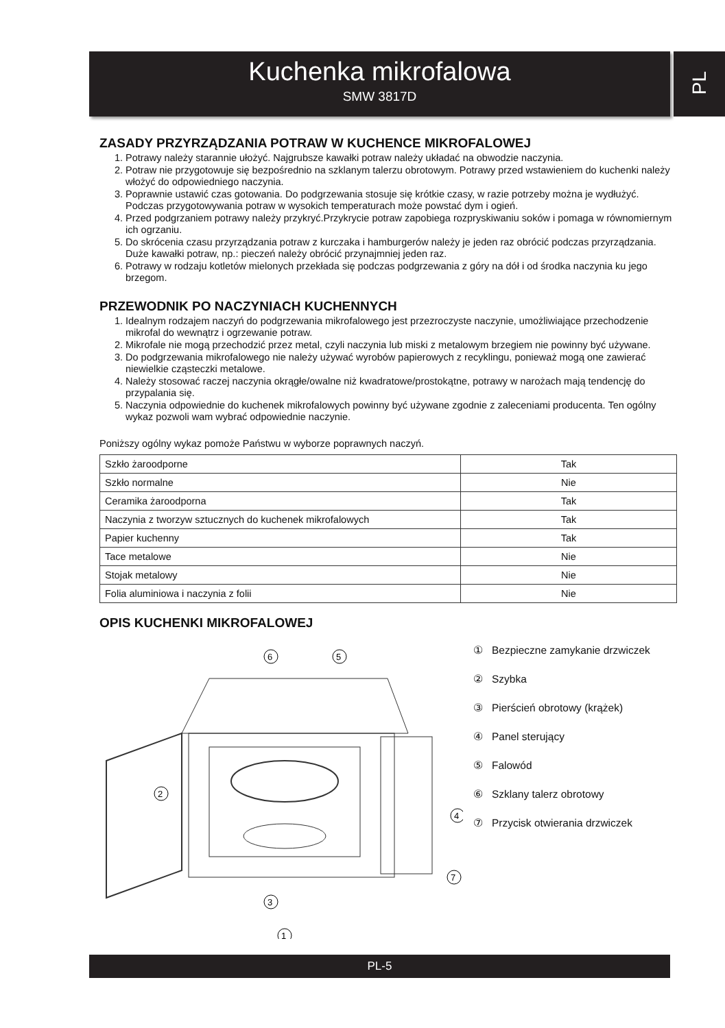Kuchenka mikrofalowa
SMW 3817D
PL
ZASADY PRZYRZĄDZANIA POTRAW W KUCHENCE MIKROFALOWEJ
1. Potrawy należy starannie ułożyć. Najgrubsze kawałki potraw należy układać na obwodzie naczynia.
2. Potraw nie przygotowuje się bezpośrednio na szklanym talerzu obrotowym. Potrawy przed wstawieniem do kuchenki należy włożyć do odpowiedniego naczynia.
3. Poprawnie ustawić czas gotowania. Do podgrzewania stosuje się krótkie czasy, w razie potrzeby można je wydłużyć. Podczas przygotowywania potraw w wysokich temperaturach może powstać dym i ogień.
4. Przed podgrzaniem potrawy należy przykryć.Przykrycie potraw zapobiega rozpryskiwaniu soków i pomaga w równomiernym ich ogrzaniu.
5. Do skrócenia czasu przyrządzania potraw z kurczaka i hamburgerów należy je jeden raz obrócić podczas przyrządzania. Duże kawałki potraw, np.: pieczeń należy obrócić przynajmniej jeden raz.
6. Potrawy w rodzaju kotletów mielonych przekłada się podczas podgrzewania z góry na dół i od środka naczynia ku jego brzegom.
PRZEWODNIK PO NACZYNIACH KUCHENNYCH
1. Idealnym rodzajem naczyń do podgrzewania mikrofalowego jest przezroczyste naczynie, umożliwiające przechodzenie mikrofal do wewnątrz i ogrzewanie potraw.
2. Mikrofale nie mogą przechodzić przez metal, czyli naczynia lub miski z metalowym brzegiem nie powinny być używane.
3. Do podgrzewania mikrofalowego nie należy używać wyrobów papierowych z recyklingu, ponieważ mogą one zawierać niewielkie cząsteczki metalowe.
4. Należy stosować raczej naczynia okrągłe/owalne niż kwadratowe/prostokątne, potrawy w narożach mają tendencję do przypalania się.
5. Naczynia odpowiednie do kuchenek mikrofalowych powinny być używane zgodnie z zaleceniami producenta. Ten ogólny wykaz pozwoli wam wybrać odpowiednie naczynie.
Poniższy ogólny wykaz pomoże Państwu w wyborze poprawnych naczyń.
| Szkło żaroodporne | Tak |
| Szkło normalne | Nie |
| Ceramika żaroodporna | Tak |
| Naczynia z tworzyw sztucznych do kuchenek mikrofalowych | Tak |
| Papier kuchenny | Tak |
| Tace metalowe | Nie |
| Stojak metalowy | Nie |
| Folia aluminiowa i naczynia z folii | Nie |
OPIS KUCHENKI MIKROFALOWEJ
6
5
2
4
7
3
1
① Bezpieczne zamykanie drzwiczek
② Szybka
③ Pierścień obrotowy (krążek)
④ Panel sterujący
⑤ Falowód
⑥ Szklany talerz obrotowy
⑦ Przycisk otwierania drzwiczek
PL-5